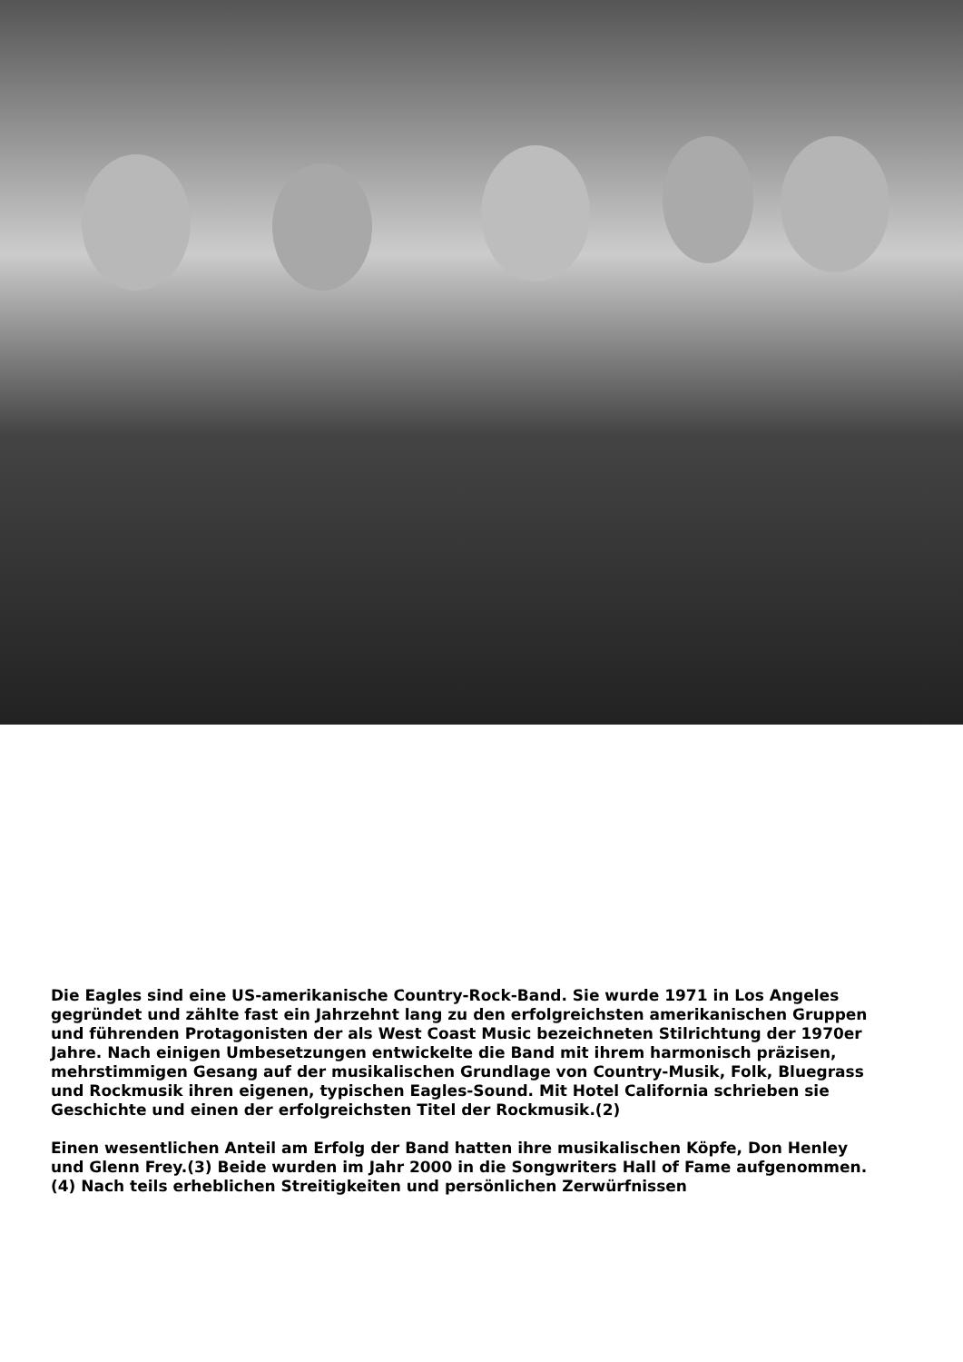Die Eagles sind eine US-amerikanische Country-Rock-Band. Sie wurde 1971 in Los Angeles gegründet und zählte fast ein Jahrzehnt lang zu den erfolgreichsten amerikanischen Gruppen und führenden Protagonisten der als West Coast Music bezeichneten Stilrichtung der 1970er Jahre. Nach einigen Umbesetzungen entwickelte die Band mit ihrem harmonisch präzisen, mehrstimmigen Gesang auf der musikalischen Grundlage von Country-Musik, Folk, Bluegrass und Rockmusik ihren eigenen, typischen Eagles-Sound. Mit Hotel California schrieben sie Geschichte und einen der erfolgreichsten Titel der Rockmusik.(2)
Einen wesentlichen Anteil am Erfolg der Band hatten ihre musikalischen Köpfe, Don Henley und Glenn Frey.(3) Beide wurden im Jahr 2000 in die Songwriters Hall of Fame aufgenommen.(4) Nach teils erheblichen Streitigkeiten und persönlichen Zerwürfnissen